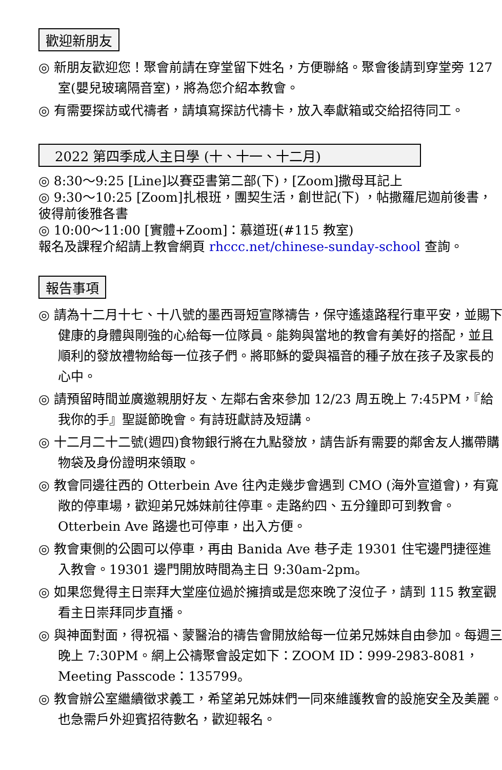歡迎新朋友
◎ 新朋友歡迎您！聚會前請在穿堂留下姓名，方便聯絡。聚會後請到穿堂旁 127 室(嬰兒玻璃隔音室)，將為您介紹本教會。
◎ 有需要探訪或代禱者，請填寫探訪代禱卡，放入奉獻箱或交給招待同工。
2022 第四季成人主日學 (十、十一、十二月)
◎ 8:30～9:25 [Line]以賽亞書第二部(下)，[Zoom]撒母耳記上
◎ 9:30～10:25 [Zoom]扎根班，團契生活，創世記(下) ，帖撒羅尼迦前後書，彼得前後雅各書
◎ 10:00～11:00 [實體+Zoom]：慕道班(#115 教室)
報名及課程介紹請上教會網頁 rhccc.net/chinese-sunday-school 查詢。
報告事項
◎ 請為十二月十七、十八號的墨西哥短宣隊禱告，保守遙遠路程行車平安，並賜下健康的身體與剛強的心給每一位隊員。能夠與當地的教會有美好的搭配，並且順利的發放禮物給每一位孩子們。將耶穌的愛與福音的種子放在孩子及家長的心中。
◎ 請預留時間並廣邀親朋好友、左鄰右舍來參加 12/23 周五晚上 7:45PM，『給我你的手』聖誕節晚會。有詩班獻詩及短講。
◎ 十二月二十二號(週四)食物銀行將在九點發放，請告訴有需要的鄰舍友人攜帶購物袋及身份證明來領取。
◎ 教會同邊往西的 Otterbein Ave 往內走幾步會遇到 CMO (海外宣道會)，有寬敞的停車場，歡迎弟兄姊妹前往停車。走路約四、五分鐘即可到教會。Otterbein Ave 路邊也可停車，出入方便。
◎ 教會東側的公園可以停車，再由 Banida Ave 巷子走 19301 住宅邊門捷徑進入教會。19301 邊門開放時間為主日 9:30am-2pm。
◎ 如果您覺得主日崇拜大堂座位過於擁擠或是您來晚了沒位子，請到 115 教室觀看主日崇拜同步直播。
◎ 與神面對面，得祝福、蒙醫治的禱告會開放給每一位弟兄姊妹自由參加。每週三晚上 7:30PM。網上公禱聚會設定如下：ZOOM ID：999-2983-8081，Meeting Passcode：135799。
◎ 教會辦公室繼續徵求義工，希望弟兄姊妹們一同來維護教會的設施安全及美麗。也急需戶外迎賓招待數名，歡迎報名。